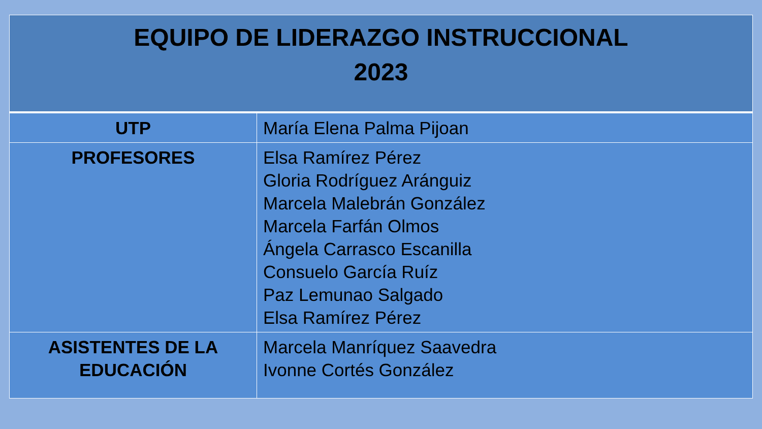| EQUIPO DE LIDERAZGO INSTRUCCIONAL 2023 | |
| --- | --- |
| UTP | María Elena Palma Pijoan |
| PROFESORES | Elsa Ramírez Pérez Gloria Rodríguez Aránguiz Marcela Malebrán González Marcela Farfán Olmos Ángela Carrasco Escanilla Consuelo García Ruíz Paz Lemunao Salgado Elsa Ramírez Pérez |
| ASISTENTES DE LA EDUCACIÓN | Marcela Manríquez Saavedra Ivonne Cortés González |